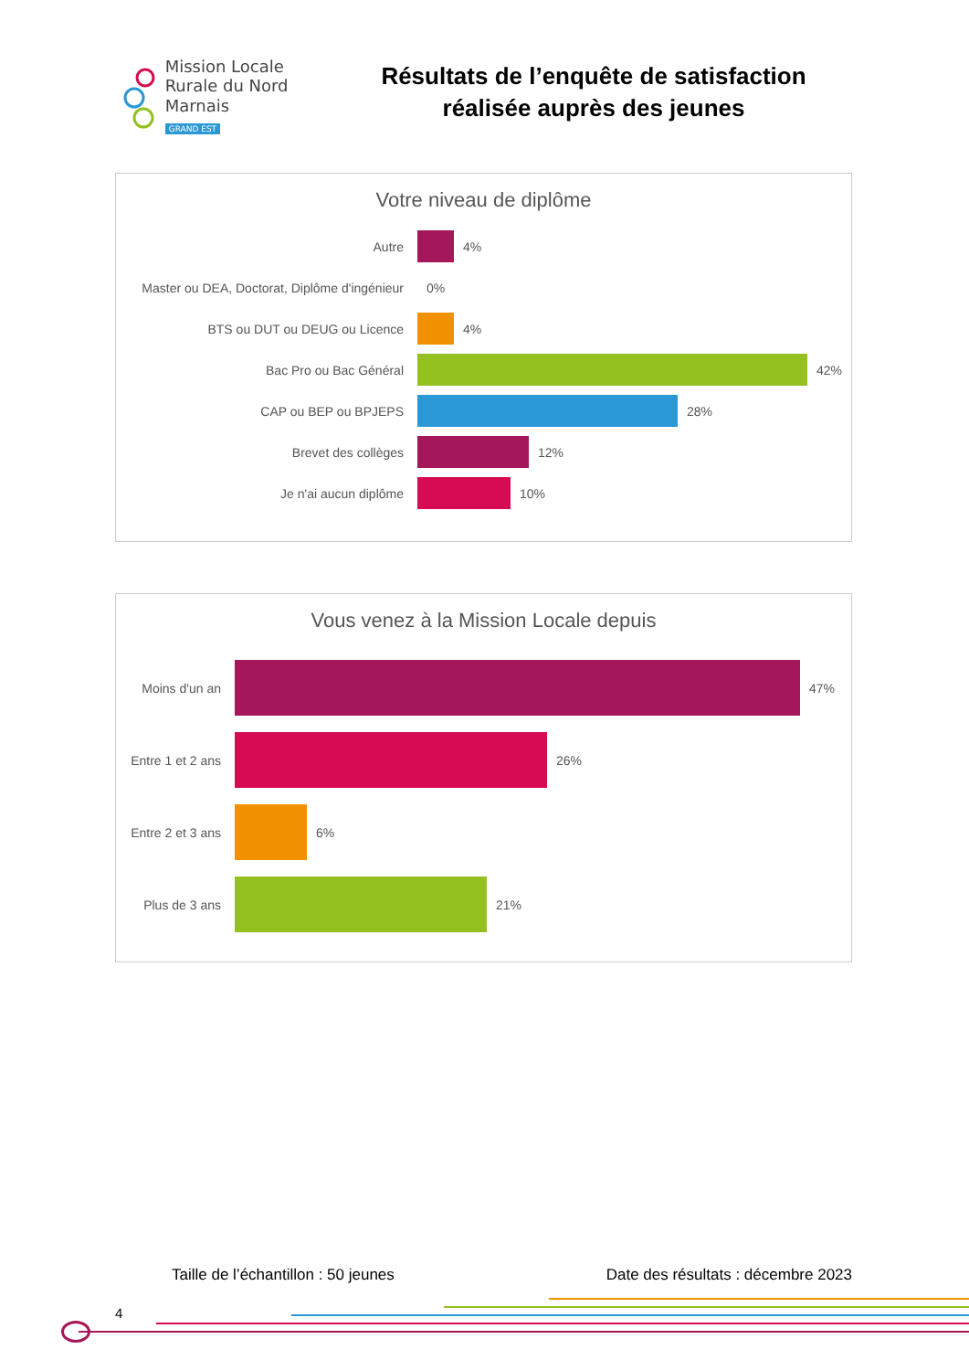Mission Locale
Rurale du Nord Marnais
GRAND EST
Résultats de l’enquête de satisfaction réalisée auprès des jeunes
Votre niveau de diplôme
Autre 4%
Master ou DEA, Doctorat, Diplôme d'ingénieur
0%
BTS ou DUT ou DEUG ou Licence 4%
Bac Pro ou Bac Général 42%
CAP ou BEP ou BPJEPS 28%
Brevet des collèges 12%
Je n'ai aucun diplôme 10%
Vous venez à la Mission Locale depuis
Moins d'un an 47%
Entre 1 et 2 ans
26%
Entre 2 et 3 ans
6%
Plus de 3 ans 21%
Taille de l’échantillon : 50 jeunes Date des résultats : décembre 2023
4